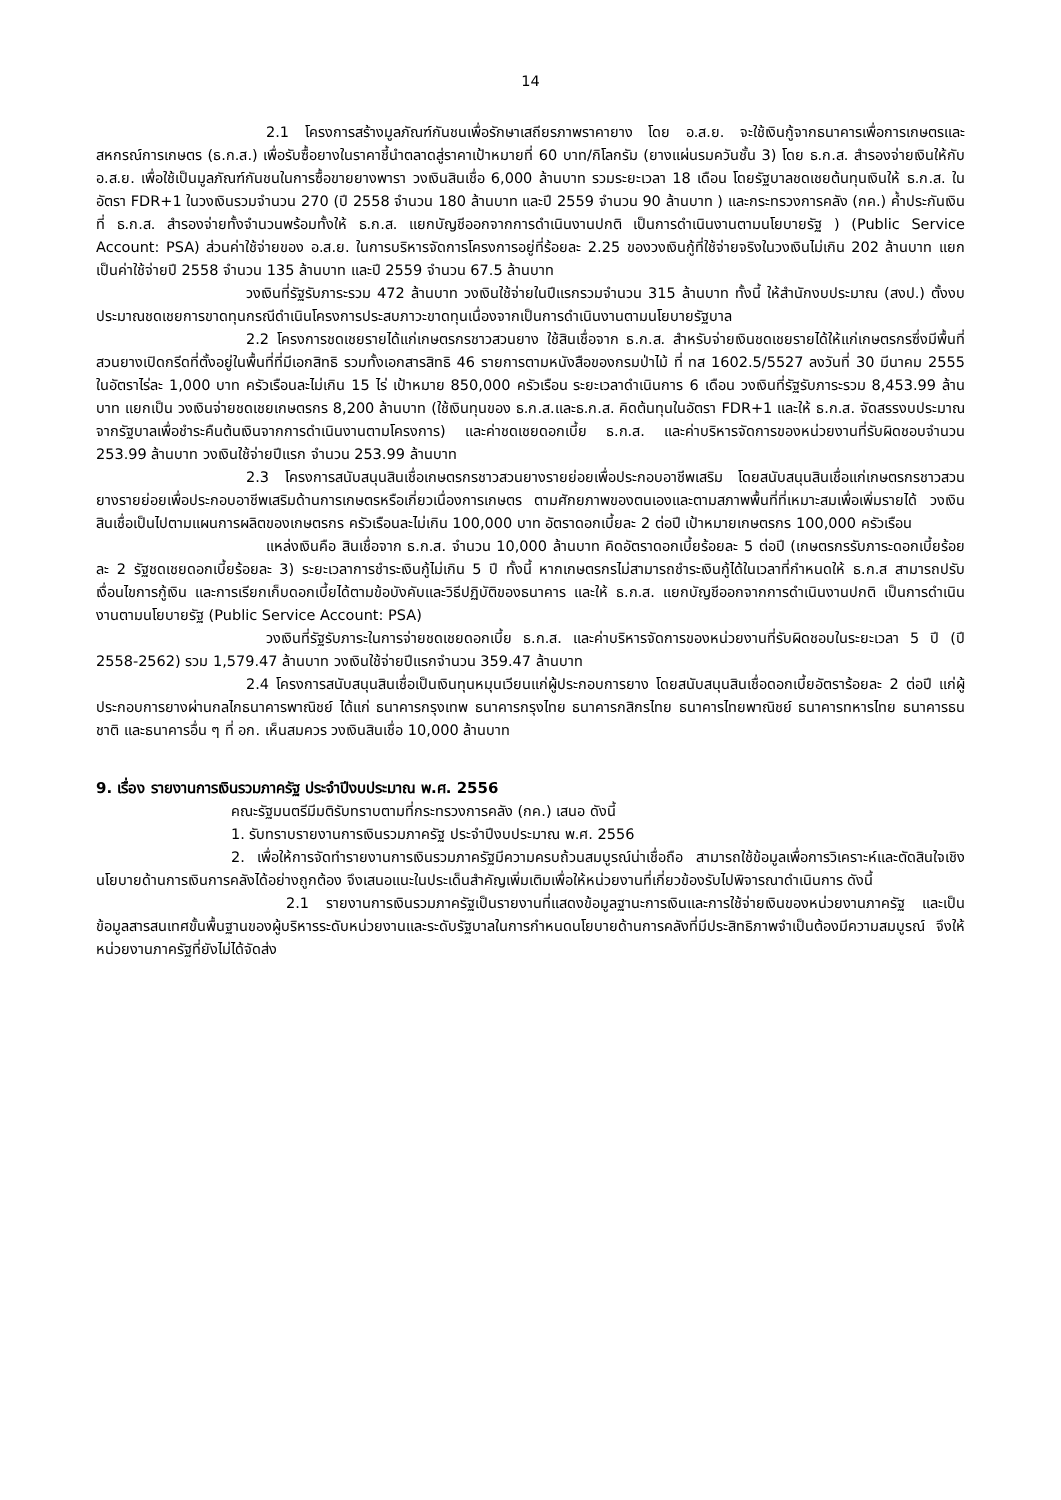14
2.1 โครงการสร้างมูลภัณฑ์กันชนเพื่อรักษาเสถียรภาพราคายาง โดย อ.ส.ย. จะใช้เงินกู้จากธนาคารเพื่อการเกษตรและสหกรณ์การเกษตร (ธ.ก.ส.) เพื่อรับซื้อยางในราคาชี้นำตลาดสู่ราคาเป้าหมายที่ 60 บาท/กิโลกรัม (ยางแผ่นรมควันชั้น 3) โดย ธ.ก.ส. สำรองจ่ายเงินให้กับ อ.ส.ย. เพื่อใช้เป็นมูลภัณฑ์กันชนในการซื้อขายยางพารา วงเงินสินเชื่อ 6,000 ล้านบาท รวมระยะเวลา 18 เดือน โดยรัฐบาลชดเชยต้นทุนเงินให้ ธ.ก.ส. ในอัตรา FDR+1 ในวงเงินรวมจำนวน 270 (ปี 2558 จำนวน 180 ล้านบาท และปี 2559 จำนวน 90 ล้านบาท ) และกระทรวงการคลัง (กค.) ค้ำประกันเงินที่ ธ.ก.ส. สำรองจ่ายทั้งจำนวนพร้อมทั้งให้ ธ.ก.ส. แยกบัญชีออกจากการดำเนินงานปกติ เป็นการดำเนินงานตามนโยบายรัฐ ) (Public Service Account: PSA) ส่วนค่าใช้จ่ายของ อ.ส.ย. ในการบริหารจัดการโครงการอยู่ที่ร้อยละ 2.25 ของวงเงินกู้ที่ใช้จ่ายจริงในวงเงินไม่เกิน 202 ล้านบาท แยกเป็นค่าใช้จ่ายปี 2558 จำนวน 135 ล้านบาท และปี 2559 จำนวน 67.5 ล้านบาท
วงเงินที่รัฐรับภาระรวม 472 ล้านบาท วงเงินใช้จ่ายในปีแรกรวมจำนวน 315 ล้านบาท ทั้งนี้ ให้สำนักงบประมาณ (สงป.) ตั้งงบประมาณชดเชยการขาดทุนกรณีดำเนินโครงการประสบภาวะขาดทุนเนื่องจากเป็นการดำเนินงานตามนโยบายรัฐบาล
2.2 โครงการชดเชยรายได้แก่เกษตรกรชาวสวนยาง ใช้สินเชื่อจาก ธ.ก.ส. สำหรับจ่ายเงินชดเชยรายได้ให้แก่เกษตรกรซึ่งมีพื้นที่สวนยางเปิดกรีดที่ตั้งอยู่ในพื้นที่ที่มีเอกสิทธิ รวมทั้งเอกสารสิทธิ 46 รายการตามหนังสือของกรมป่าไม้ ที่ ทส 1602.5/5527 ลงวันที่ 30 มีนาคม 2555 ในอัตราไร่ละ 1,000 บาท ครัวเรือนละไม่เกิน 15 ไร่ เป้าหมาย 850,000 ครัวเรือน ระยะเวลาดำเนินการ 6 เดือน วงเงินที่รัฐรับภาระรวม 8,453.99 ล้านบาท แยกเป็น วงเงินจ่ายชดเชยเกษตรกร 8,200 ล้านบาท (ใช้เงินทุนของ ธ.ก.ส.และธ.ก.ส. คิดต้นทุนในอัตรา FDR+1 และให้ ธ.ก.ส. จัดสรรงบประมาณจากรัฐบาลเพื่อชำระคืนต้นเงินจากการดำเนินงานตามโครงการ) และค่าชดเชยดอกเบี้ย ธ.ก.ส. และค่าบริหารจัดการของหน่วยงานที่รับผิดชอบจำนวน 253.99 ล้านบาท วงเงินใช้จ่ายปีแรก จำนวน 253.99 ล้านบาท
2.3 โครงการสนับสนุนสินเชื่อเกษตรกรชาวสวนยางรายย่อยเพื่อประกอบอาชีพเสริม โดยสนับสนุนสินเชื่อแก่เกษตรกรชาวสวนยางรายย่อยเพื่อประกอบอาชีพเสริมด้านการเกษตรหรือเกี่ยวเนื่องการเกษตร ตามศักยภาพของตนเองและตามสภาพพื้นที่ที่เหมาะสมเพื่อเพิ่มรายได้ วงเงินสินเชื่อเป็นไปตามแผนการผลิตของเกษตรกร ครัวเรือนละไม่เกิน 100,000 บาท อัตราดอกเบี้ยละ 2 ต่อปี เป้าหมายเกษตรกร 100,000 ครัวเรือน
แหล่งเงินคือ สินเชื่อจาก ธ.ก.ส. จำนวน 10,000 ล้านบาท คิดอัตราดอกเบี้ยร้อยละ 5 ต่อปี (เกษตรกรรับภาระดอกเบี้ยร้อยละ 2 รัฐชดเชยดอกเบี้ยร้อยละ 3) ระยะเวลาการชำระเงินกู้ไม่เกิน 5 ปี ทั้งนี้ หากเกษตรกรไม่สามารถชำระเงินกู้ได้ในเวลาที่กำหนดให้ ธ.ก.ส สามารถปรับเงื่อนไขการกู้เงิน และการเรียกเก็บดอกเบี้ยได้ตามข้อบังคับและวิธีปฏิบัติของธนาคาร และให้ ธ.ก.ส. แยกบัญชีออกจากการดำเนินงานปกติ เป็นการดำเนินงานตามนโยบายรัฐ (Public Service Account: PSA)
วงเงินที่รัฐรับภาระในการจ่ายชดเชยดอกเบี้ย ธ.ก.ส. และค่าบริหารจัดการของหน่วยงานที่รับผิดชอบในระยะเวลา 5 ปี (ปี 2558-2562) รวม 1,579.47 ล้านบาท วงเงินใช้จ่ายปีแรกจำนวน 359.47 ล้านบาท
2.4 โครงการสนับสนุนสินเชื่อเป็นเงินทุนหมุนเวียนแก่ผู้ประกอบการยาง โดยสนับสนุนสินเชื่อดอกเบี้ยอัตราร้อยละ 2 ต่อปี แก่ผู้ประกอบการยางผ่านกลไกธนาคารพาณิชย์ ได้แก่ ธนาคารกรุงเทพ ธนาคารกรุงไทย ธนาคารกสิกรไทย ธนาคารไทยพาณิชย์ ธนาคารทหารไทย ธนาคารธนชาติ และธนาคารอื่น ๆ ที่ อก. เห็นสมควร วงเงินสินเชื่อ 10,000 ล้านบาท
9. เรื่อง รายงานการเงินรวมภาครัฐ ประจำปีงบประมาณ พ.ศ. 2556
คณะรัฐมนตรีมีมติรับทราบตามที่กระทรวงการคลัง (กค.) เสนอ ดังนี้
1. รับทราบรายงานการเงินรวมภาครัฐ ประจำปีงบประมาณ พ.ศ. 2556
2. เพื่อให้การจัดทำรายงานการเงินรวมภาครัฐมีความครบถ้วนสมบูรณ์น่าเชื่อถือ สามารถใช้ข้อมูลเพื่อการวิเคราะห์และตัดสินใจเชิงนโยบายด้านการเงินการคลังได้อย่างถูกต้อง จึงเสนอแนะในประเด็นสำคัญเพิ่มเติมเพื่อให้หน่วยงานที่เกี่ยวข้องรับไปพิจารณาดำเนินการ ดังนี้
2.1 รายงานการเงินรวมภาครัฐเป็นรายงานที่แสดงข้อมูลฐานะการเงินและการใช้จ่ายเงินของหน่วยงานภาครัฐ และเป็นข้อมูลสารสนเทศขั้นพื้นฐานของผู้บริหารระดับหน่วยงานและระดับรัฐบาลในการกำหนดนโยบายด้านการคลังที่มีประสิทธิภาพจำเป็นต้องมีความสมบูรณ์ จึงให้หน่วยงานภาครัฐที่ยังไม่ได้จัดส่ง